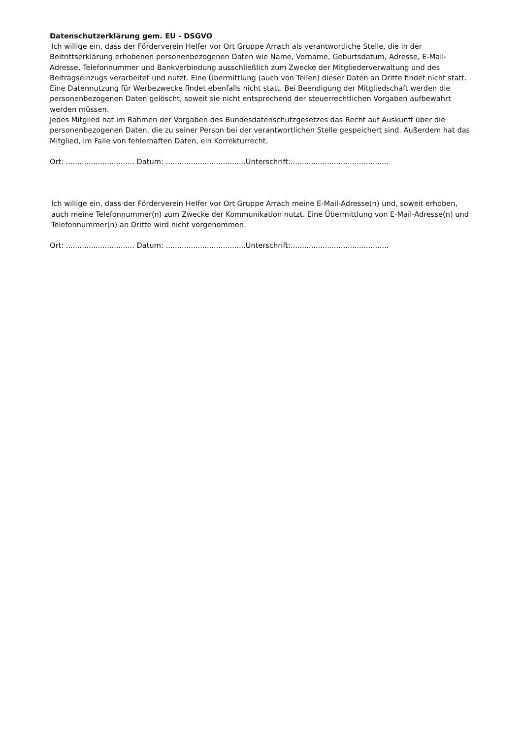Datenschutzerklärung gem. EU - DSGVO
Ich willige ein, dass der Förderverein Helfer vor Ort Gruppe Arrach als verantwortliche Stelle, die in der
Beitrittserklärung erhobenen personenbezogenen Daten wie Name, Vorname, Geburtsdatum, Adresse, E-Mail-Adresse, Telefonnummer und Bankverbindung ausschließlich zum Zwecke der Mitgliederverwaltung und des Beitragseinzugs verarbeitet und nutzt. Eine Übermittlung (auch von Teilen) dieser Daten an Dritte findet nicht statt. Eine Datennutzung für Werbezwecke findet ebenfalls nicht statt. Bei Beendigung der Mitgliedschaft werden die personenbezogenen Daten gelöscht, soweit sie nicht entsprechend der steuerrechtlichen Vorgaben aufbewahrt werden müssen.
Jedes Mitglied hat im Rahmen der Vorgaben des Bundesdatenschutzgesetzes das Recht auf Auskunft über die personenbezogenen Daten, die zu seiner Person bei der verantwortlichen Stelle gespeichert sind. Außerdem hat das Mitglied, im Falle von fehlerhaften Daten, ein Korrekturrecht.
Ort: .............................. Datum: ...................................Unterschrift:...........................................
Ich willige ein, dass der Förderverein Helfer vor Ort Gruppe Arrach meine E-Mail-Adresse(n) und, soweit erhoben, auch meine Telefonnummer(n) zum Zwecke der Kommunikation nutzt. Eine Übermittlung von E-Mail-Adresse(n) und Telefonnummer(n) an Dritte wird nicht vorgenommen.
Ort: .............................. Datum: ...................................Unterschrift:...........................................